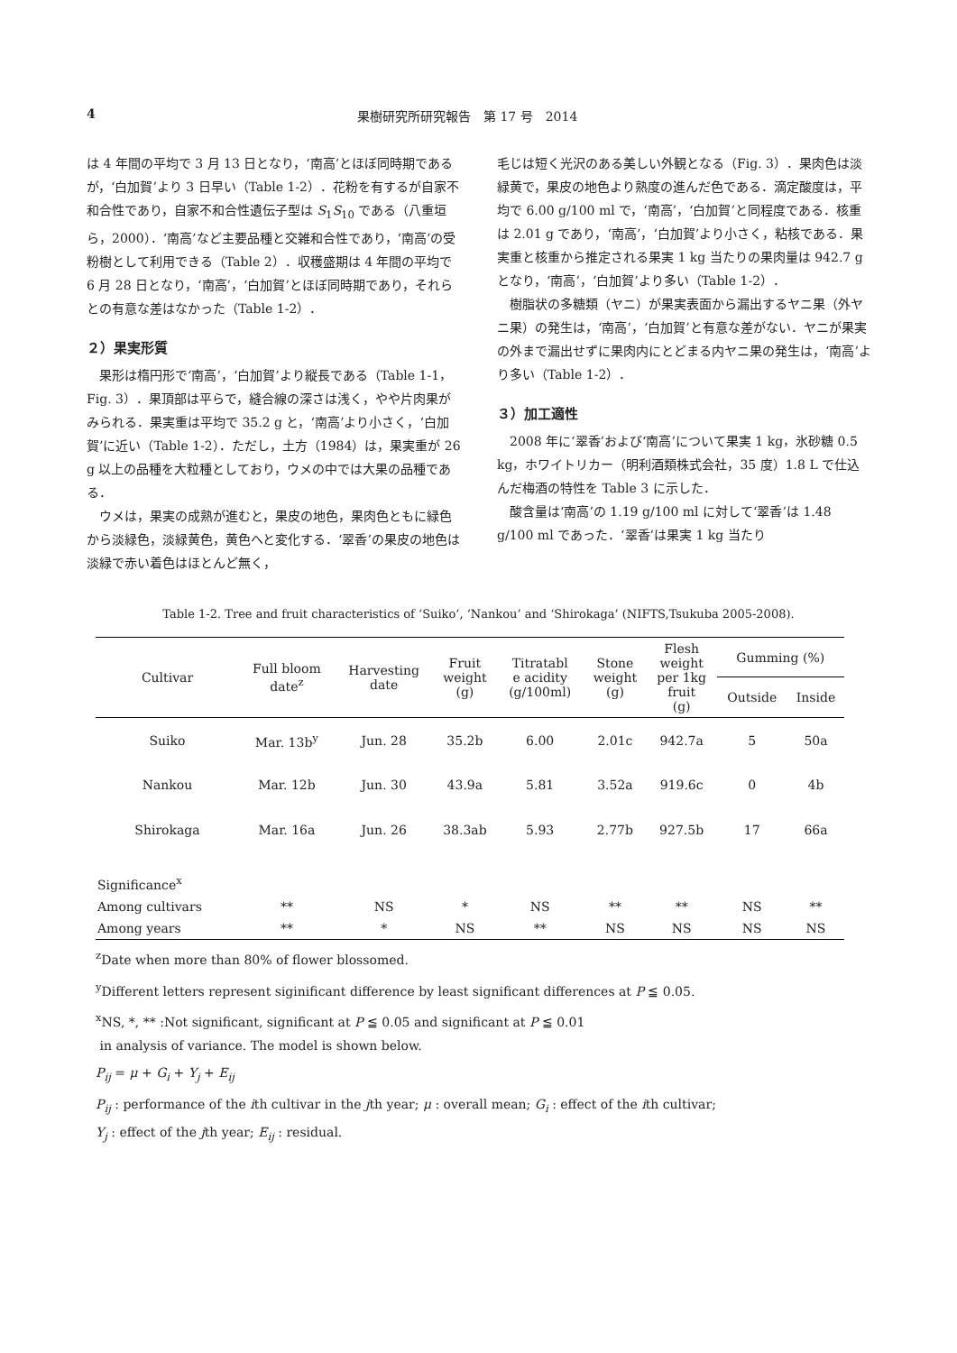4 果樹研究所研究報告　第 17 号　2014
は 4 年間の平均で 3 月 13 日となり，‘南高’とほぼ同時期であるが，‘白加賀’より 3 日早い（Table 1-2）．花粉を有するが自家不和合性であり，自家不和合性遺伝子型は S<sub>1</sub>S<sub>10</sub> である（八重垣ら，2000）．‘南高’など主要品種と交雑和合性であり，‘南高’の受粉樹として利用できる（Table 2）．収穫盛期は 4 年間の平均で 6 月 28 日となり，‘南高’，‘白加賀’とほぼ同時期であり，それらとの有意な差はなかった（Table 1-2）．
２）果実形質
果形は楕円形で‘南高’，‘白加賀’より縦長である（Table 1-1，Fig. 3）．果頂部は平らで，縫合線の深さは浅く，やや片肉果がみられる．果実重は平均で 35.2 g と，‘南高’より小さく，‘白加賀’に近い（Table 1-2）．ただし，土方（1984）は，果実重が 26 g 以上の品種を大粒種としており，ウメの中では大果の品種である．
ウメは，果実の成熟が進むと，果皮の地色，果肉色ともに緑色から淡緑色，淡緑黄色，黄色へと変化する．‘翠香’の果皮の地色は淡緑で赤い着色はほとんど無く，
毛じは短く光沢のある美しい外観となる（Fig. 3）．果肉色は淡緑黄で，果皮の地色より熟度の進んだ色である．滴定酸度は，平均で 6.00 g/100 ml で，‘南高’，‘白加賀’と同程度である．核重は 2.01 g であり，‘南高’，‘白加賀’より小さく，粘核である．果実重と核重から推定される果実 1 kg 当たりの果肉量は 942.7 g となり，‘南高’，‘白加賀’より多い（Table 1-2）．
樹脂状の多糖類（ヤニ）が果実表面から漏出するヤニ果（外ヤニ果）の発生は，‘南高’，‘白加賀’と有意な差がない．ヤニが果実の外まで漏出せずに果肉内にとどまる内ヤニ果の発生は，‘南高’より多い（Table 1-2）．
３）加工適性
2008 年に‘翠香’および‘南高’について果実 1 kg，氷砂糖 0.5 kg，ホワイトリカー（明利酒類株式会社，35 度）1.8 L で仕込んだ梅酒の特性を Table 3 に示した．
酸含量は‘南高’の 1.19 g/100 ml に対して‘翠香’は 1.48 g/100 ml であった．‘翠香’は果実 1 kg 当たり
Table 1-2. Tree and fruit characteristics of ‘Suiko’, ‘Nankou’ and ‘Shirokaga’ (NIFTS,Tsukuba 2005-2008).
| Cultivar | Full bloom date<sup>z</sup> | Harvesting date | Fruit weight (g) | Titratabl e acidity (g/100ml) | Stone weight (g) | Flesh weight per 1kg fruit (g) | Gumming (%) | |
| --- | --- | --- | --- | --- | --- | --- | --- | --- |
| | | | | | | | Outside | Inside |
| Suiko | Mar. 13b<sup>y</sup> | Jun. 28 | 35.2b | 6.00 | 2.01c | 942.7a | 5 | 50a |
| Nankou | Mar. 12b | Jun. 30 | 43.9a | 5.81 | 3.52a | 919.6c | 0 | 4b |
| Shirokaga | Mar. 16a | Jun. 26 | 38.3ab | 5.93 | 2.77b | 927.5b | 17 | 66a |
| Significance<sup>x</sup> | | | | | | | | |
| Among cultivars | ** | NS | * | NS | ** | ** | NS | ** |
| Among years | ** | * | NS | ** | NS | NS | NS | NS |
<sup>z</sup> Date when more than 80% of flower blossomed.
<sup>y</sup> Different letters represent siginificant difference by least significant differences at P ≦ 0.05.
<sup>x</sup> NS, *, ** :Not significant, significant at P ≦ 0.05 and significant at P ≦ 0.01
in analysis of variance. The model is shown below.
P<sub>ij</sub> = μ + G<sub>i</sub> + Y<sub>j</sub> + E<sub>ij</sub>
P<sub>ij</sub> : performance of the ith cultivar in the jth year; μ : overall mean; G<sub>i</sub> : effect of the ith cultivar;
Y<sub>j</sub> : effect of the jth year; E<sub>ij</sub> : residual.